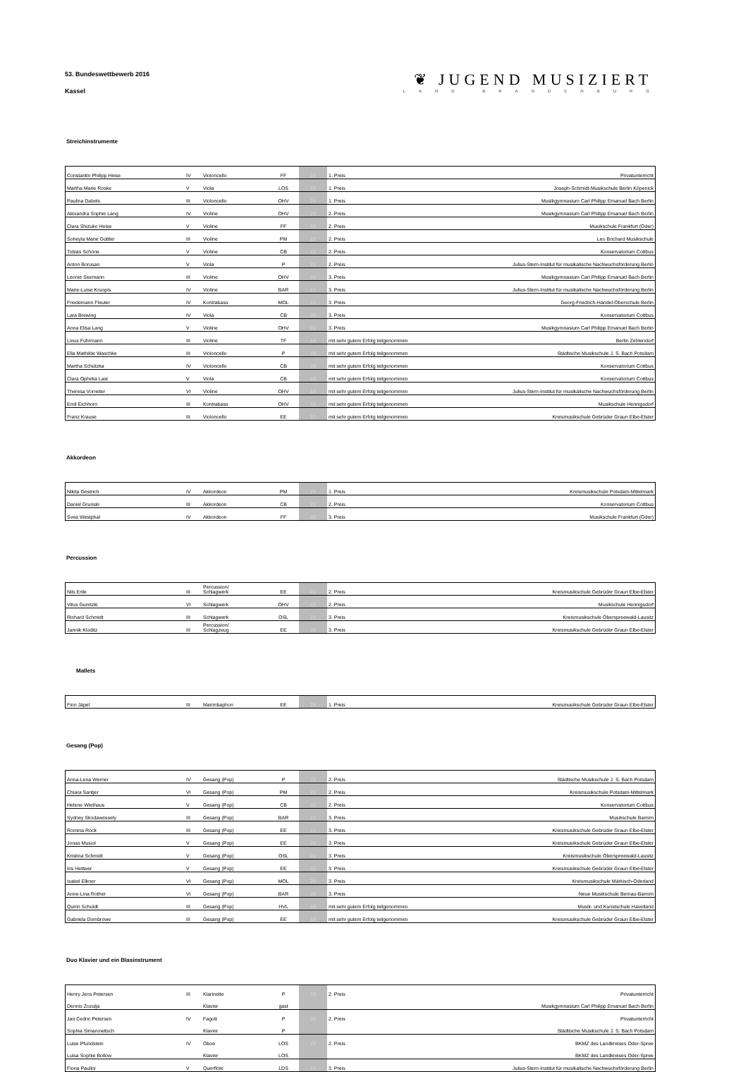53. Bundeswettbewerb 2016
Kassel
❦ JUGEND MUSIZIERT
LAND BRANDENBURG
Streichinstrumente
| Constantin Philipp Heise | IV | Violoncello | FF | 25 | 1. Preis | Privatunterricht |
| Martha Marie Roske | V | Viola | LOS | 25 | 1. Preis | Joseph-Schmidt-Musikschule Berlin Köpenick |
| Paulina Dabels | III | Violoncello | OHV | 24 | 1. Preis | Musikgymnasium Carl Philipp Emanuel Bach Berlin |
| Alexandra Sophie Lang | IV | Violine | OHV | 23 | 2. Preis | Musikgymnasium Carl Philipp Emanuel Bach Berlin |
| Clara Shizuko Heise | V | Violine | FF | 23 | 2. Preis | Musikschule Frankfurt (Oder) |
| Soheyla Marie Güttler | III | Violine | PM | 22 | 2. Preis | Leo Bochard Musikschule |
| Tobias Schöne | V | Violine | CB | 22 | 2. Preis | Konservatorium Cottbus |
| Anton Borusan | V | Viola | P | 22 | 2. Preis | Julius-Stern-Institut für musikalische Nachwuchsförderung Berlin |
| Leonie Seemann | III | Violine | OHV | 21 | 3. Preis | Musikgymnasium Carl Philipp Emanuel Bach Berlin |
| Marie-Luise Kruopis | IV | Violine | BAR | 21 | 3. Preis | Julius-Stern-Institut für musikalische Nachwuchsförderung Berlin |
| Friedemann Fleuter | IV | Kontrabass | MOL | 21 | 3. Preis | Georg-Friedrich-Händel-Oberschule Berlin |
| Lara Brewing | IV | Viola | CB | 20 | 3. Preis | Konservatorium Cottbus |
| Anna Elisa Lang | V | Violine | OHV | 20 | 3. Preis | Musikgymnasium Carl Philipp Emanuel Bach Berlin |
| Linus Fuhrmann | III | Violine | TF | 19 | mit sehr gutem Erfolg teilgenommen | Berlin Zehlendorf |
| Ella Mathilde Waschke | III | Violoncello | P | 19 | mit sehr gutem Erfolg teilgenommen | Städtische Musikschule J. S. Bach Potsdam |
| Martha Schützka | IV | Violoncello | CB | 19 | mit sehr gutem Erfolg teilgenommen | Konservatorium Cottbus |
| Clara Ophelia Last | V | Viola | CB | 19 | mit sehr gutem Erfolg teilgenommen | Konservatorium Cottbus |
| Theresa Vorreiter | VI | Violine | OHV | 19 | mit sehr gutem Erfolg teilgenommen | Julius-Stern-Institut für musikalische Nachwuchsförderung Berlin |
| Emil Eichhorn | III | Kontrabass | OHV | 18 | mit sehr gutem Erfolg teilgenommen | Musikschule Hennigsdorf |
| Franz Krause | III | Violoncello | EE | 17 | mit sehr gutem Erfolg teilgenommen | Kreismusikschule Gebrüder Graun Elbe-Elster |
Akkordeon
| Nikita Gestrich | IV | Akkordeon | PM | 24 | 1. Preis | Kreismusikschule Potsdam-Mittelmark |
| Daniel Grunski | III | Akkordeon | CB | 22 | 2. Preis | Konservatorium Cottbus |
| Svea Westphal | IV | Akkordeon | FF | 20 | 3. Preis | Musikschule Frankfurt (Oder) |
Percussion
| Nils Ertle | III | Percussion/ Schlagwerk | EE | 22 | 2. Preis | Kreismusikschule Gebrüder Graun Elbe-Elster |
| Vitus Guretzki | VI | Schlagwerk | OHV | 22 | 2. Preis | Musikschule Hennigsdorf |
| Richard Schmidt | III | Schlagwerk | OSL | 21 | 3. Preis | Kreismusikschule Oberspreewald-Lausitz |
| Jannik Kloditz | III | Percussion/ Schlagzeug | EE | 20 | 3. Preis | Kreismusikschule Gebrüder Graun Elbe-Elster |
Mallets
| Finn Jäpel | III | Marimbaphon | EE | 24 | 1. Preis | Kreismusikschule Gebrüder Graun Elbe-Elster |
Gesang (Pop)
| Anna-Lena Werner | IV | Gesang (Pop) | P | 23 | 2. Preis | Städtische Musikschule J. S. Bach Potsdam |
| Chiara Santjer | VI | Gesang (Pop) | PM | 23 | 2. Preis | Kreismusikschule Potsdam-Mittelmark |
| Helene Wiethaus | V | Gesang (Pop) | CB | 22 | 2. Preis | Konservatorium Cottbus |
| Sydney Skodawessely | III | Gesang (Pop) | BAR | 21 | 3. Preis | Musikschule Barnim |
| Romina Röck | III | Gesang (Pop) | EE | 21 | 3. Preis | Kreismusikschule Gebrüder Graun Elbe-Elster |
| Jonas Musiol | V | Gesang (Pop) | EE | 21 | 3. Preis | Kreismusikschule Gebrüder Graun Elbe-Elster |
| Kristina Schmidt | V | Gesang (Pop) | OSL | 20 | 3. Preis | Kreismusikschule Oberspreewald-Lausitz |
| Iris Hettwer | V | Gesang (Pop) | EE | 20 | 3. Preis | Kreismusikschule Gebrüder Graun Elbe-Elster |
| Isabel Elkner | VI | Gesang (Pop) | MOL | 20 | 3. Preis | Kreismusikschule Märkisch-Oderland |
| Anne-Lina Rother | VI | Gesang (Pop) | BAR | 20 | 3. Preis | Neue Musikschule Bernau-Barnim |
| Quirin Schuldt | III | Gesang (Pop) | HVL | 19 | mit sehr gutem Erfolg teilgenommen | Musik- und Kunstschule Havelland |
| Gabriela Dombrowe | III | Gesang (Pop) | EE | 18 | mit sehr gutem Erfolg teilgenommen | Kreismusikschule Gebrüder Graun Elbe-Elster |
Duo Klavier und ein Blasinstrument
| Henry Jens Petersen | III | Klarinette | P | 23 | 2. Preis | Privatunterricht |
| Dennis Zozulja | | Klavier | gast | | | Musikgymnasium Carl Philipp Emanuel Bach Berlin |
| Jan Cedric Petersen | IV | Fagott | P | 23 | 2. Preis | Privatunterricht |
| Sophia Simanowitsch | | Klavier | P | | | Städtische Musikschule J. S. Bach Potsdam |
| Luise Pfundstein | IV | Oboe | LOS | 22 | 2. Preis | BKMZ des Landkreises Oder-Spree |
| Luisa Sophie Bollow | | Klavier | LOS | | | BKMZ des Landkreises Oder-Spree |
| Fiona Paulini | V | Querflöte | LDS | 21 | 3. Preis | Julius-Stern-Institut für musikalische Nachwuchsförderung Berlin |